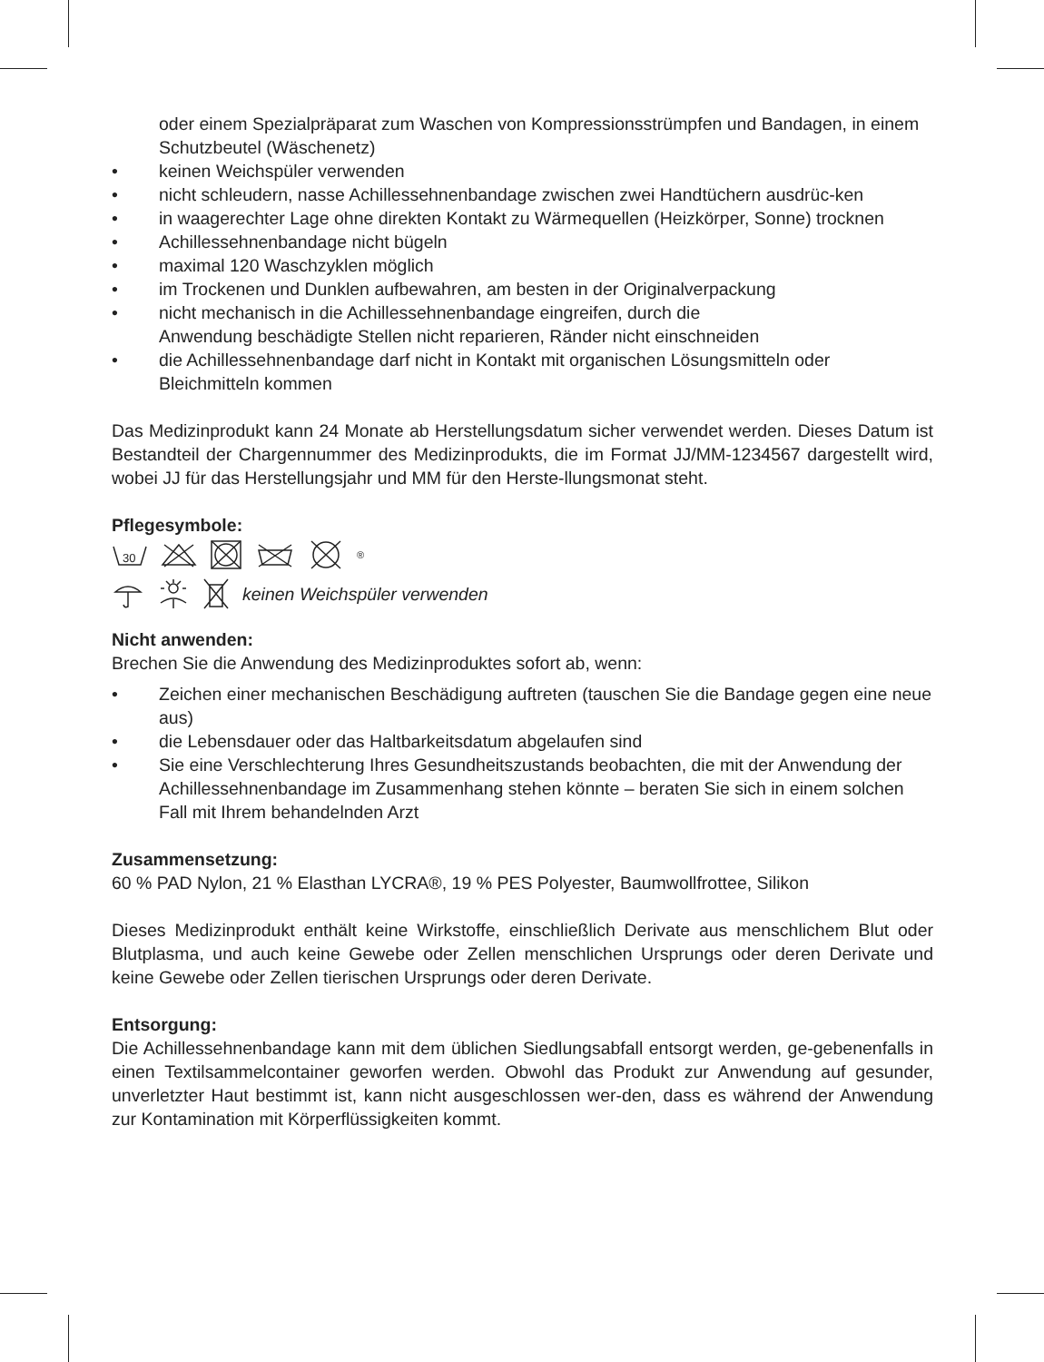oder einem Spezialpräparat zum Waschen von Kompressionsstrümpfen und Bandagen, in einem Schutzbeutel (Wäschenetz)
• keinen Weichspüler verwenden
• nicht schleudern, nasse Achillessehnenbandage zwischen zwei Handtüchern ausdrüc-ken
• in waagerechter Lage ohne direkten Kontakt zu Wärmequellen (Heizkörper, Sonne) trocknen
• Achillessehnenbandage nicht bügeln
• maximal 120 Waschzyklen möglich
• im Trockenen und Dunklen aufbewahren, am besten in der Originalverpackung
• nicht mechanisch in die Achillessehnenbandage eingreifen, durch die
Anwendung beschädigte Stellen nicht reparieren, Ränder nicht einschneiden
• die Achillessehnenbandage darf nicht in Kontakt mit organischen Lösungsmitteln oder Bleichmitteln kommen
Das Medizinprodukt kann 24 Monate ab Herstellungsdatum sicher verwendet werden. Dieses Datum ist Bestandteil der Chargennummer des Medizinprodukts, die im Format JJ/MM-1234567 dargestellt wird, wobei JJ für das Herstellungsjahr und MM für den Herste-llungsmonat steht.
Pflegesymbole:
30
<sup>®</sup>
keinen Weichspüler verwenden
Nicht anwenden:
Brechen Sie die Anwendung des Medizinproduktes sofort ab, wenn:
• Zeichen einer mechanischen Beschädigung auftreten (tauschen Sie die Bandage gegen eine neue aus)
• die Lebensdauer oder das Haltbarkeitsdatum abgelaufen sind
• Sie eine Verschlechterung Ihres Gesundheitszustands beobachten, die mit der Anwendung der Achillessehnenbandage im Zusammenhang stehen könnte – beraten Sie sich in einem solchen Fall mit Ihrem behandelnden Arzt
Zusammensetzung:
60 % PAD Nylon, 21 % Elasthan LYCRA®, 19 % PES Polyester, Baumwollfrottee, Silikon
Dieses Medizinprodukt enthält keine Wirkstoffe, einschließlich Derivate aus menschlichem Blut oder Blutplasma, und auch keine Gewebe oder Zellen menschlichen Ursprungs oder deren Derivate und keine Gewebe oder Zellen tierischen Ursprungs oder deren Derivate.
Entsorgung:
Die Achillessehnenbandage kann mit dem üblichen Siedlungsabfall entsorgt werden, ge-gebenenfalls in einen Textilsammelcontainer geworfen werden. Obwohl das Produkt zur Anwendung auf gesunder, unverletzter Haut bestimmt ist, kann nicht ausgeschlossen wer-den, dass es während der Anwendung zur Kontamination mit Körperflüssigkeiten kommt.